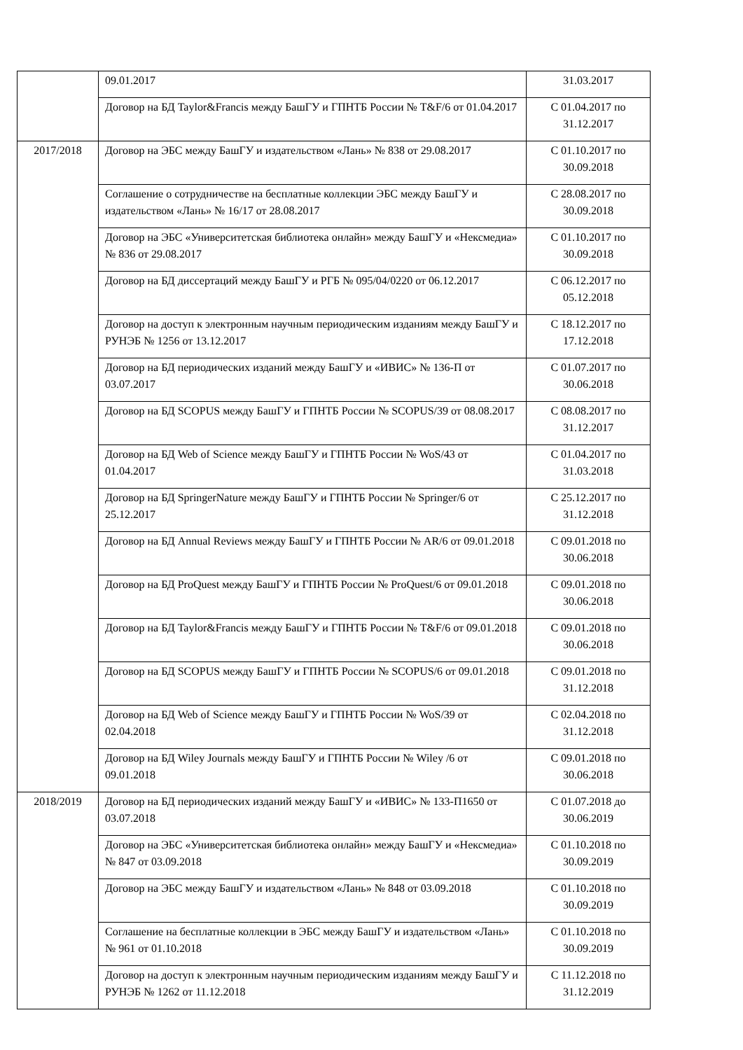| | 09.01.2017 | 31.03.2017 |
| | Договор на БД Taylor&Francis между БашГУ и ГПНТБ России № T&F/6 от 01.04.2017 | С 01.04.2017 по 31.12.2017 |
| 2017/2018 | Договор на ЭБС между БашГУ и издательством «Лань» № 838 от 29.08.2017 | С 01.10.2017 по 30.09.2018 |
| | Соглашение о сотрудничестве на бесплатные коллекции ЭБС между БашГУ и издательством «Лань» № 16/17 от 28.08.2017 | С 28.08.2017 по 30.09.2018 |
| | Договор на ЭБС «Университетская библиотека онлайн» между БашГУ и «Нексмедиа» № 836 от 29.08.2017 | С 01.10.2017 по 30.09.2018 |
| | Договор на БД диссертаций между БашГУ и РГБ № 095/04/0220 от 06.12.2017 | С 06.12.2017 по 05.12.2018 |
| | Договор на доступ к электронным научным периодическим изданиям между БашГУ и РУНЭБ № 1256 от 13.12.2017 | С 18.12.2017 по 17.12.2018 |
| | Договор на БД периодических изданий между БашГУ и «ИВИС» № 136-П от 03.07.2017 | С 01.07.2017 по 30.06.2018 |
| | Договор на БД SCOPUS между БашГУ и ГПНТБ России № SCOPUS/39 от 08.08.2017 | С 08.08.2017 по 31.12.2017 |
| | Договор на БД Web of Science между БашГУ и ГПНТБ России № WoS/43 от 01.04.2017 | С 01.04.2017 по 31.03.2018 |
| | Договор на БД SpringerNature между БашГУ и ГПНТБ России № Springer/6 от 25.12.2017 | С 25.12.2017 по 31.12.2018 |
| | Договор на БД Annual Reviews между БашГУ и ГПНТБ России № AR/6 от 09.01.2018 | С 09.01.2018 по 30.06.2018 |
| | Договор на БД ProQuest между БашГУ и ГПНТБ России № ProQuest/6 от 09.01.2018 | С 09.01.2018 по 30.06.2018 |
| | Договор на БД Taylor&Francis между БашГУ и ГПНТБ России № T&F/6 от 09.01.2018 | С 09.01.2018 по 30.06.2018 |
| | Договор на БД SCOPUS между БашГУ и ГПНТБ России № SCOPUS/6 от 09.01.2018 | С 09.01.2018 по 31.12.2018 |
| | Договор на БД Web of Science между БашГУ и ГПНТБ России № WoS/39 от 02.04.2018 | С 02.04.2018 по 31.12.2018 |
| | Договор на БД Wiley Journals между БашГУ и ГПНТБ России № Wiley /6 от 09.01.2018 | С 09.01.2018 по 30.06.2018 |
| 2018/2019 | Договор на БД периодических изданий между БашГУ и «ИВИС» № 133-П1650 от 03.07.2018 | С 01.07.2018 до 30.06.2019 |
| | Договор на ЭБС «Университетская библиотека онлайн» между БашГУ и «Нексмедиа» № 847 от 03.09.2018 | С 01.10.2018 по 30.09.2019 |
| | Договор на ЭБС между БашГУ и издательством «Лань» № 848 от 03.09.2018 | С 01.10.2018 по 30.09.2019 |
| | Соглашение на бесплатные коллекции в ЭБС между БашГУ и издательством «Лань» № 961 от 01.10.2018 | С 01.10.2018 по 30.09.2019 |
| | Договор на доступ к электронным научным периодическим изданиям между БашГУ и РУНЭБ № 1262 от 11.12.2018 | С 11.12.2018 по 31.12.2019 |